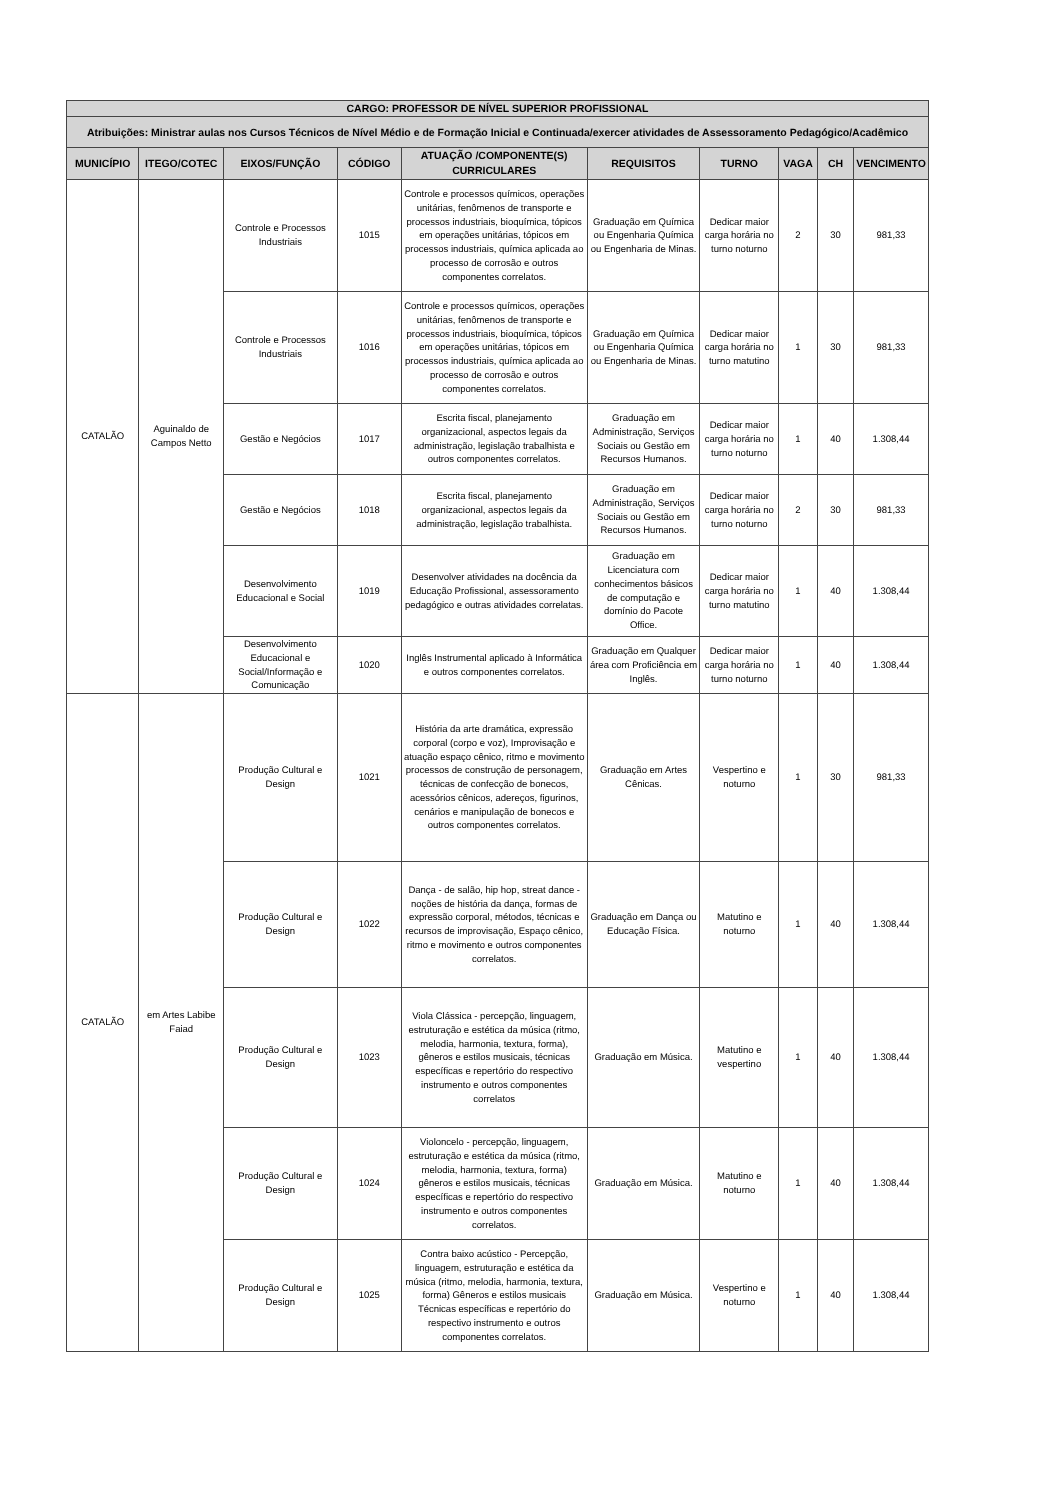| CARGO: PROFESSOR DE NÍVEL SUPERIOR PROFISSIONAL | | | | | | | | | |
| --- | --- | --- | --- | --- | --- | --- | --- | --- | --- |
| Atribuições: Ministrar aulas nos Cursos Técnicos de Nível Médio e de Formação Inicial e Continuada/exercer atividades de Assessoramento Pedagógico/Acadêmico | | | | | | | | | |
| MUNICÍPIO | ITEGO/COTEC | EIXOS/FUNÇÃO | CÓDIGO | ATUAÇÃO /COMPONENTE(S) CURRICULARES | REQUISITOS | TURNO | VAGA | CH | VENCIMENTO |
| CATALÃO | Aguinaldo de Campos Netto | Controle e Processos Industriais | 1015 | Controle e processos químicos, operações unitárias, fenômenos de transporte e processos industriais, bioquímica, tópicos em operações unitárias, tópicos em processos industriais, química aplicada ao processo de corrosão e outros componentes correlatos. | Graduação em Química ou Engenharia Química ou Engenharia de Minas. | Dedicar maior carga horária no turno noturno | 2 | 30 | 981,33 |
| | | Controle e Processos Industriais | 1016 | Controle e processos químicos, operações unitárias, fenômenos de transporte e processos industriais, bioquímica, tópicos em operações unitárias, tópicos em processos industriais, química aplicada ao processo de corrosão e outros componentes correlatos. | Graduação em Química ou Engenharia Química ou Engenharia de Minas. | Dedicar maior carga horária no turno matutino | 1 | 30 | 981,33 |
| | | Gestão e Negócios | 1017 | Escrita fiscal, planejamento organizacional, aspectos legais da administração, legislação trabalhista e outros componentes correlatos. | Graduação em Administração, Serviços Sociais ou Gestão em Recursos Humanos. | Dedicar maior carga horária no turno noturno | 1 | 40 | 1.308,44 |
| | | Gestão e Negócios | 1018 | Escrita fiscal, planejamento organizacional, aspectos legais da administração, legislação trabalhista. | Graduação em Administração, Serviços Sociais ou Gestão em Recursos Humanos. | Dedicar maior carga horária no turno noturno | 2 | 30 | 981,33 |
| | | Desenvolvimento Educacional e Social | 1019 | Desenvolver atividades na docência da Educação Profissional, assessoramento pedagógico e outras atividades correlatas. | Graduação em Licenciatura com conhecimentos básicos de computação e domínio do Pacote Office. | Dedicar maior carga horária no turno matutino | 1 | 40 | 1.308,44 |
| | | Desenvolvimento Educacional e Social/Informação e Comunicação | 1020 | Inglês Instrumental aplicado à Informática e outros componentes correlatos. | Graduação em Qualquer área com Proficiência em Inglês. | Dedicar maior carga horária no turno noturno | 1 | 40 | 1.308,44 |
| CATALÃO | em Artes Labibe Faiad | Produção Cultural e Design | 1021 | História da arte dramática, expressão corporal (corpo e voz), Improvisação e atuação espaço cênico, ritmo e movimento processos de construção de personagem, técnicas de confecção de bonecos, acessórios cênicos, adereços, figurinos, cenários e manipulação de bonecos e outros componentes correlatos. | Graduação em Artes Cênicas. | Vespertino e noturno | 1 | 30 | 981,33 |
| | | Produção Cultural e Design | 1022 | Dança - de salão, hip hop, streat dance - noções de história da dança, formas de expressão corporal, métodos, técnicas e recursos de improvisação, Espaço cênico, ritmo e movimento e outros componentes correlatos. | Graduação em Dança ou Educação Física. | Matutino e noturno | 1 | 40 | 1.308,44 |
| | | Produção Cultural e Design | 1023 | Viola Clássica - percepção, linguagem, estruturação e estética da música (ritmo, melodia, harmonia, textura, forma), gêneros e estilos musicais, técnicas específicas e repertório do respectivo instrumento e outros componentes correlatos | Graduação em Música. | Matutino e vespertino | 1 | 40 | 1.308,44 |
| | | Produção Cultural e Design | 1024 | Violoncelo - percepção, linguagem, estruturação e estética da música (ritmo, melodia, harmonia, textura, forma) gêneros e estilos musicais, técnicas específicas e repertório do respectivo instrumento e outros componentes correlatos. | Graduação em Música. | Matutino e noturno | 1 | 40 | 1.308,44 |
| | | Produção Cultural e Design | 1025 | Contra baixo acústico - Percepção, linguagem, estruturação e estética da música (ritmo, melodia, harmonia, textura, forma) Gêneros e estilos musicais Técnicas específicas e repertório do respectivo instrumento e outros componentes correlatos. | Graduação em Música. | Vespertino e noturno | 1 | 40 | 1.308,44 |